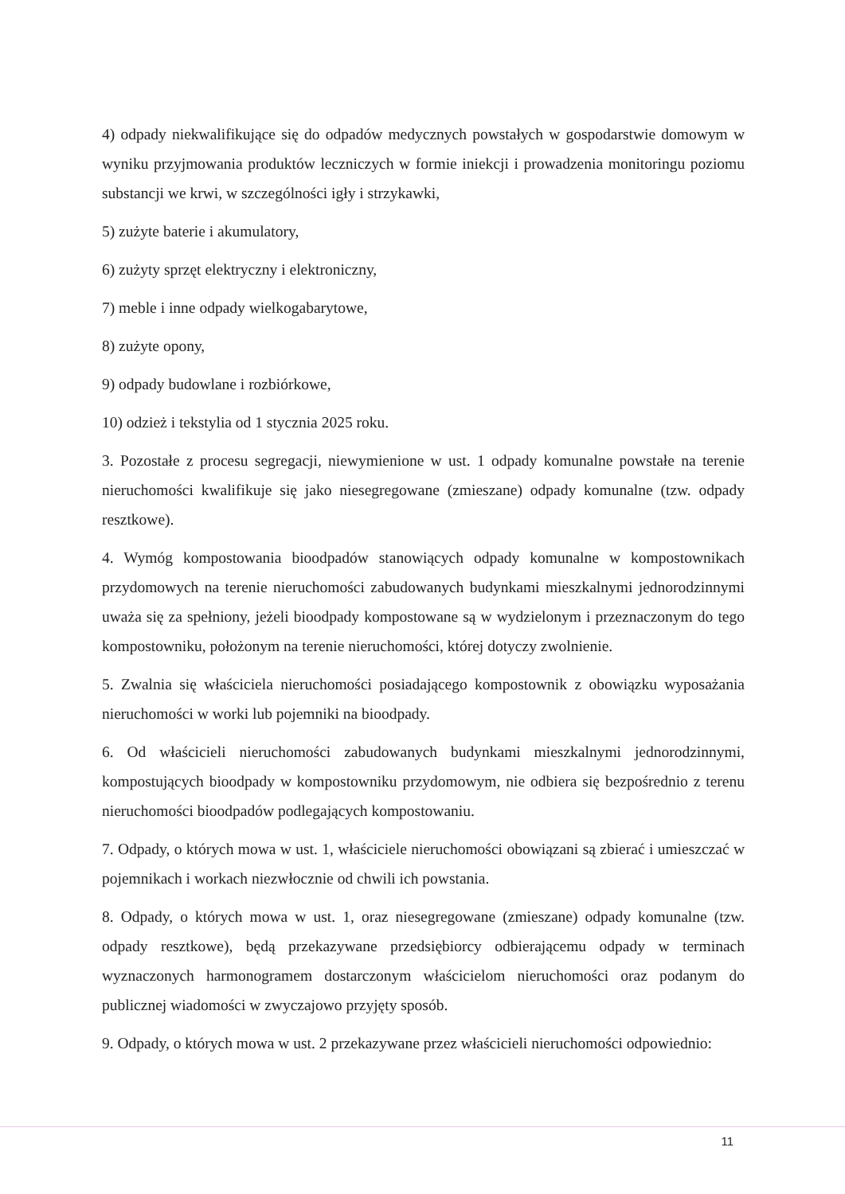4) odpady niekwalifikujące się do odpadów medycznych powstałych w gospodarstwie domowym w wyniku przyjmowania produktów leczniczych w formie iniekcji i prowadzenia monitoringu poziomu substancji we krwi, w szczególności igły i strzykawki,
5) zużyte baterie i akumulatory,
6) zużyty sprzęt elektryczny i elektroniczny,
7) meble i inne odpady wielkogabarytowe,
8) zużyte opony,
9) odpady budowlane i rozbiórkowe,
10) odzież i tekstylia od 1 stycznia 2025 roku.
3. Pozostałe z procesu segregacji, niewymienione w ust. 1 odpady komunalne powstałe na terenie nieruchomości kwalifikuje się jako niesegregowane (zmieszane) odpady komunalne (tzw. odpady resztkowe).
4. Wymóg kompostowania bioodpadów stanowiących odpady komunalne w kompostownikach przydomowych na terenie nieruchomości zabudowanych budynkami mieszkalnymi jednorodzinnymi uważa się za spełniony, jeżeli bioodpady kompostowane są w wydzielonym i przeznaczonym do tego kompostowniku, położonym na terenie nieruchomości, której dotyczy zwolnienie.
5. Zwalnia się właściciela nieruchomości posiadającego kompostownik z obowiązku wyposażania nieruchomości w worki lub pojemniki na bioodpady.
6. Od właścicieli nieruchomości zabudowanych budynkami mieszkalnymi jednorodzinnymi, kompostujących bioodpady w kompostowniku przydomowym, nie odbiera się bezpośrednio z terenu nieruchomości bioodpadów podlegających kompostowaniu.
7. Odpady, o których mowa w ust. 1, właściciele nieruchomości obowiązani są zbierać i umieszczać w pojemnikach i workach niezwłocznie od chwili ich powstania.
8. Odpady, o których mowa w ust. 1, oraz niesegregowane (zmieszane) odpady komunalne (tzw. odpady resztkowe), będą przekazywane przedsiębiorcy odbierającemu odpady w terminach wyznaczonych harmonogramem dostarczonym właścicielom nieruchomości oraz podanym do publicznej wiadomości w zwyczajowo przyjęty sposób.
9. Odpady, o których mowa w ust. 2 przekazywane przez właścicieli nieruchomości odpowiednio:
11